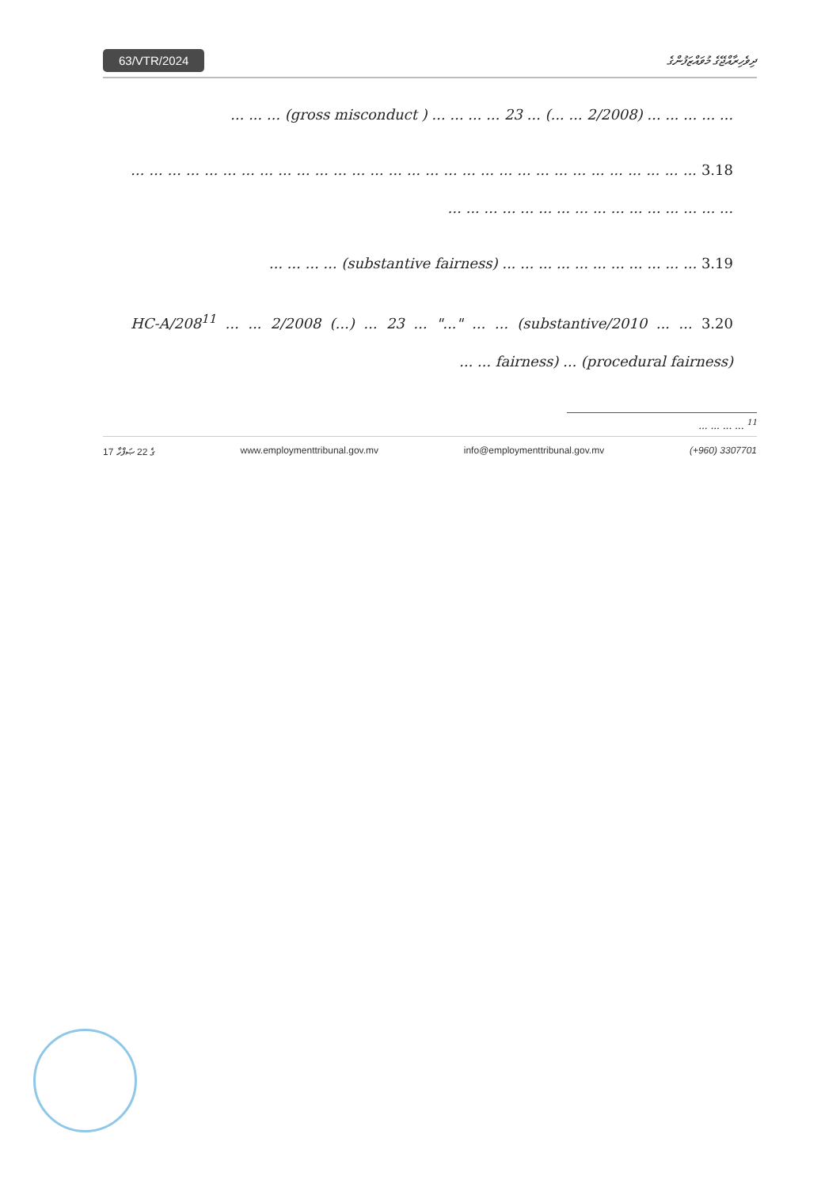63/VTR/2024 ދިވެހިރާއްޖޭގެ މުވައްޒަފުންގެ
... ... ... ... ... (2/2008 ... ...) ... 23 ... ... ... ... ( gross misconduct) ... ... ...
3.18 ... ... ... ... ... ... ... ... ... ... ... ... ... ... ... ... ... ... ... ... ... ... ... ... ... ... ... ... ... ... ... ... ... ... ... ... ... ... ... ... ... ... ... ... ... ... ...
3.19 ... ... ... ... ... ... ... ... ... ... ... (substantive fairness) ... ... ... ...
3.20 ... ... 2010/HC-A/208<sup>11</sup> ... ... 2/2008 (...) ... 23 ... "..." ... ... (substantive fairness) ... (procedural fairness) ... ...
<sup>11</sup> ... ... ... ...
17 ގެ 22 ޞަފްހާ www.employmenttribunal.gov.mv info@employmenttribunal.gov.mv (+960) 3307701